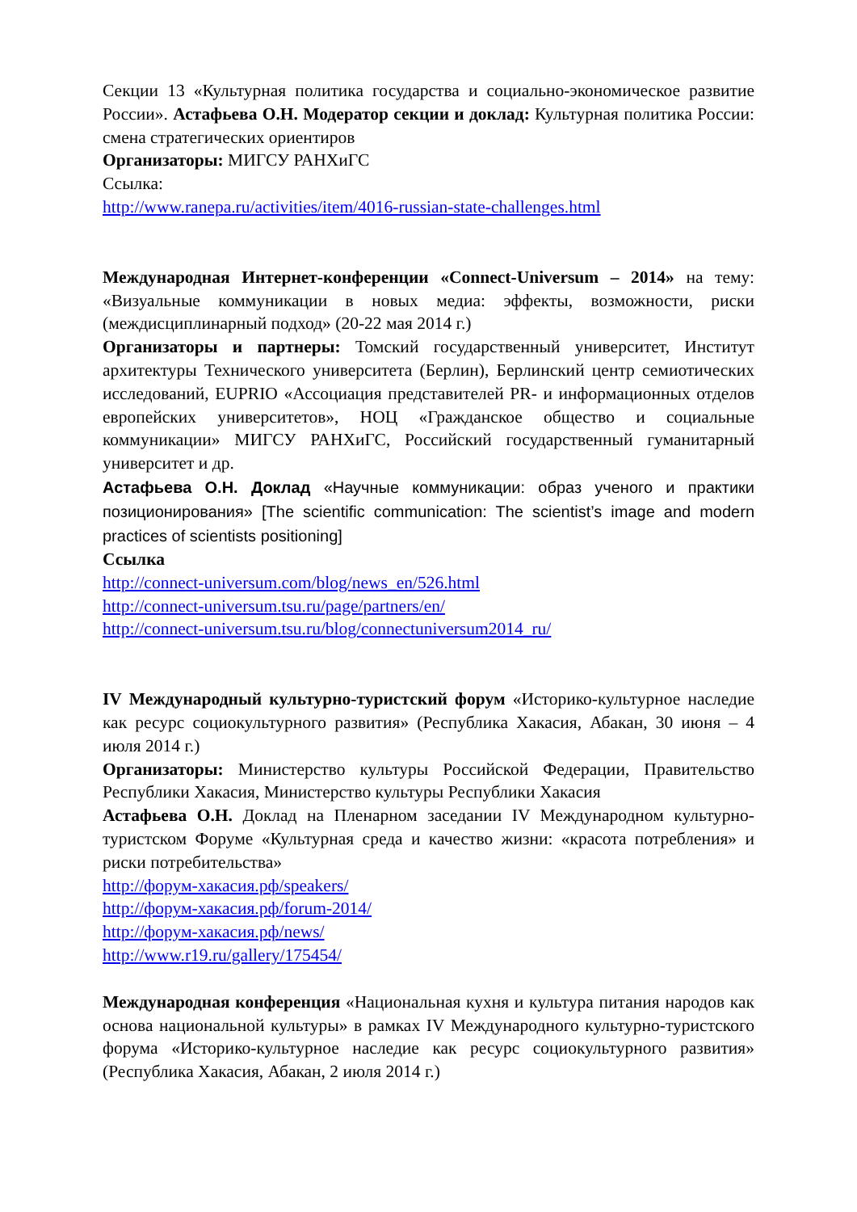Секции 13 «Культурная политика государства и социально-экономическое развитие России». Астафьева О.Н. Модератор секции и доклад: Культурная политика России: смена стратегических ориентиров
Организаторы: МИГСУ РАНХиГС
Ссылка:
http://www.ranepa.ru/activities/item/4016-russian-state-challenges.html
Международная Интернет-конференции «Connect-Universum – 2014» на тему: «Визуальные коммуникации в новых медиа: эффекты, возможности, риски (междисциплинарный подход» (20-22 мая 2014 г.)
Организаторы и партнеры: Томский государственный университет, Институт архитектуры Технического университета (Берлин), Берлинский центр семиотических исследований, EUPRIO «Ассоциация представителей PR- и информационных отделов европейских университетов», НОЦ «Гражданское общество и социальные коммуникации» МИГСУ РАНХиГС, Российский государственный гуманитарный университет и др.
Астафьева О.Н. Доклад «Научные коммуникации: образ ученого и практики позиционирования» [The scientific communication: The scientist’s image and modern practices of scientists positioning]
Ссылка
http://connect-universum.com/blog/news_en/526.html
http://connect-universum.tsu.ru/page/partners/en/
http://connect-universum.tsu.ru/blog/connectuniversum2014_ru/
IV Международный культурно-туристский форум «Историко-культурное наследие как ресурс социокультурного развития» (Республика Хакасия, Абакан, 30 июня – 4 июля 2014 г.)
Организаторы: Министерство культуры Российской Федерации, Правительство Республики Хакасия, Министерство культуры Республики Хакасия
Астафьева О.Н. Доклад на Пленарном заседании IV Международном культурно-туристском Форуме «Культурная среда и качество жизни: «красота потребления» и риски потребительства»
http://форум-хакасия.рф/speakers/
http://форум-хакасия.рф/forum-2014/
http://форум-хакасия.рф/news/
http://www.r19.ru/gallery/175454/
Международная конференция «Национальная кухня и культура питания народов как основа национальной культуры» в рамках IV Международного культурно-туристского форума «Историко-культурное наследие как ресурс социокультурного развития» (Республика Хакасия, Абакан, 2 июля 2014 г.)